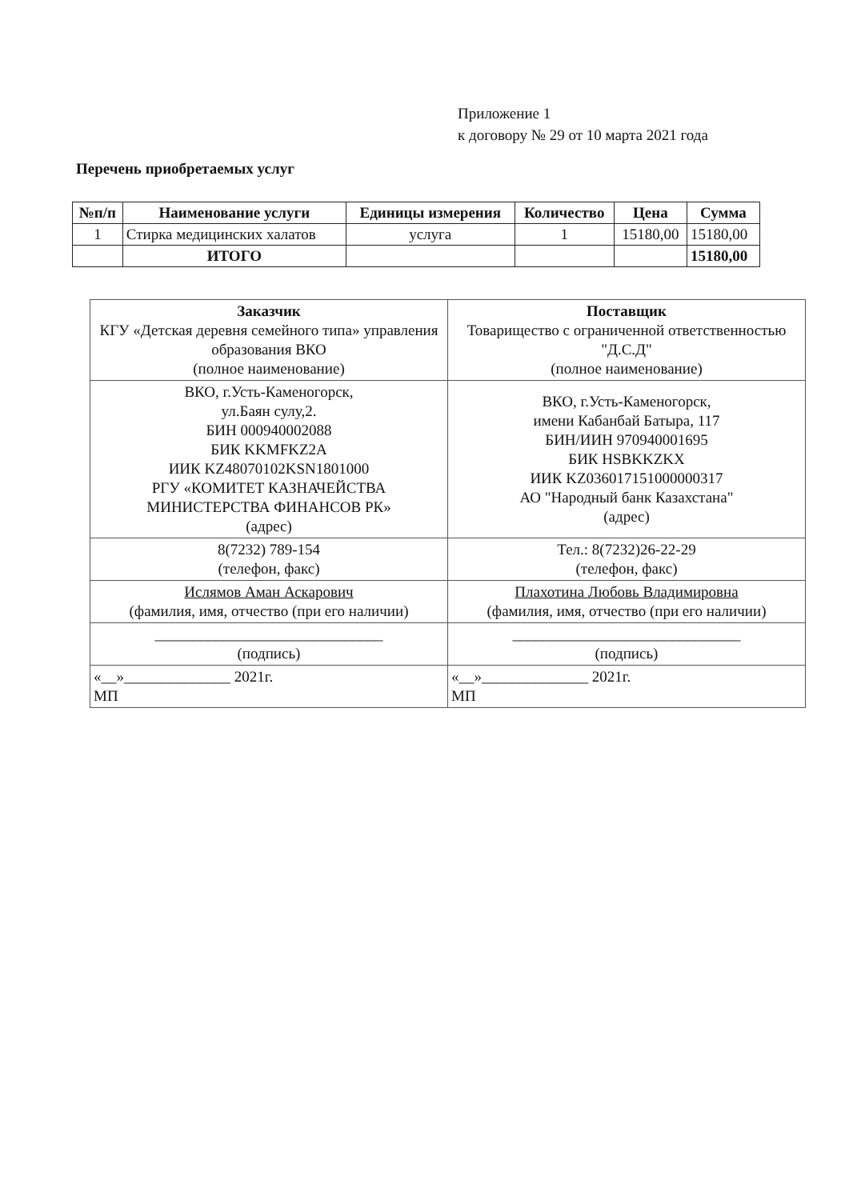Приложение 1
к договору № 29 от 10 марта 2021 года
Перечень приобретаемых услуг
| №п/п | Наименование услуги | Единицы измерения | Количество | Цена | Сумма |
| --- | --- | --- | --- | --- | --- |
| 1 | Стирка медицинских халатов | услуга | 1 | 15180,00 | 15180,00 |
| | ИТОГО | | | | 15180,00 |
| Заказчик КГУ «Детская деревня семейного типа» управления образования ВКО (полное наименование) | Поставщик Товарищество с ограниченной ответственностью "Д.С.Д" (полное наименование) |
| ВКО, г.Усть-Каменогорск, ул.Баян сулу,2. БИН 000940002088 БИК KKMFKZ2A ИИК KZ48070102KSN1801000 РГУ «КОМИТЕТ КАЗНАЧЕЙСТВА МИНИСТЕРСТВА ФИНАНСОВ РК» (адрес) | ВКО, г.Усть-Каменогорск, имени Кабанбай Батыра, 117 БИН/ИИН 970940001695 БИК HSBKKZKX ИИК KZ036017151000000317 АО "Народный банк Казахстана" (адрес) |
| 8(7232) 789-154 (телефон, факс) | Тел.: 8(7232)26-22-29 (телефон, факс) |
| Ислямов Аман Аскарович (фамилия, имя, отчество (при его наличии) | Плахотина Любовь Владимировна (фамилия, имя, отчество (при его наличии) |
| ______________________________ (подпись) | ______________________________ (подпись) |
| «__»______________ 2021г. МП | «__»______________ 2021г. МП |